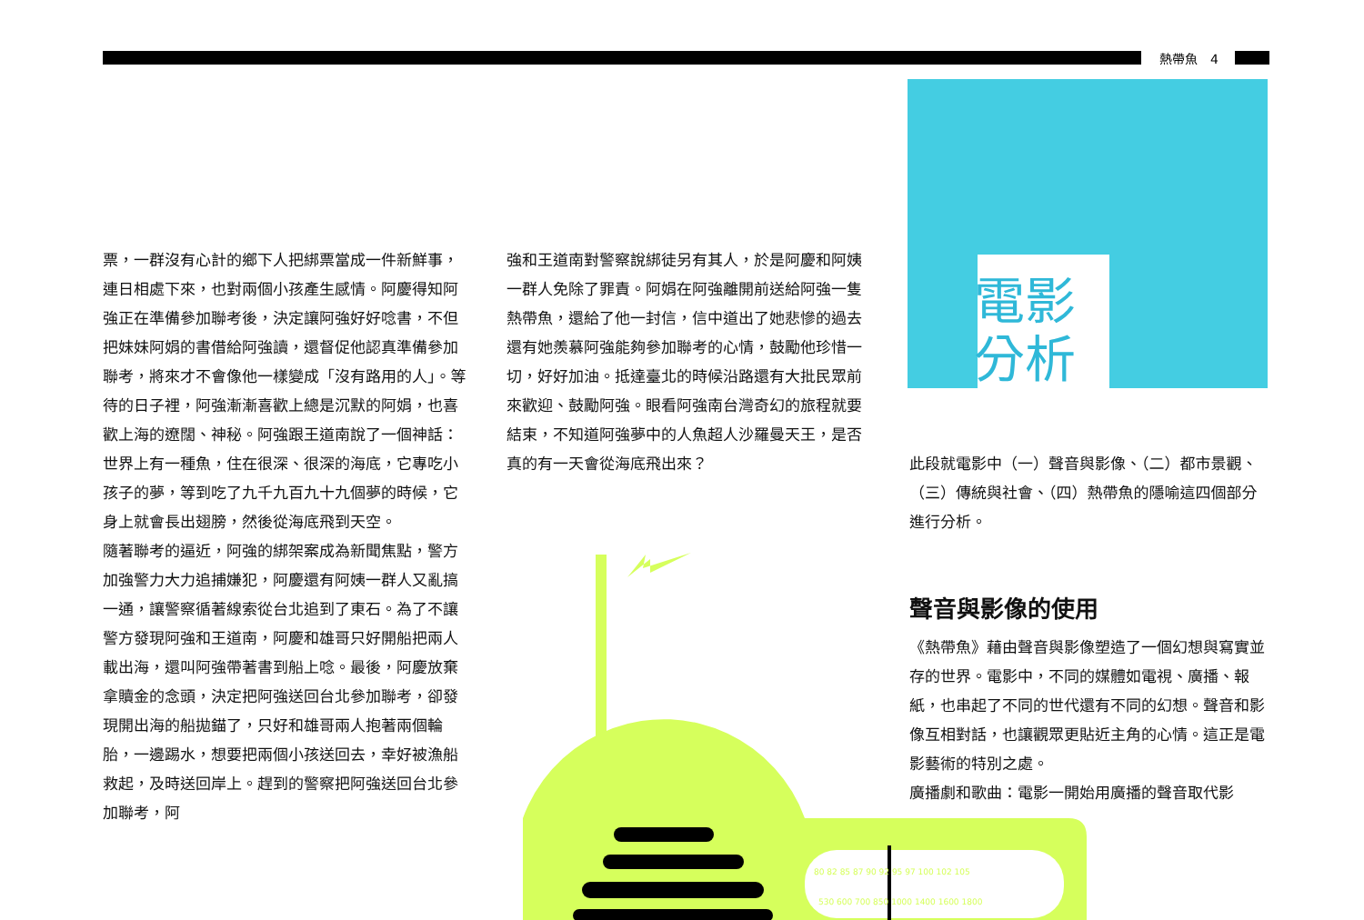熱帶魚　4
電影
分析
票，一群沒有心計的鄉下人把綁票當成一件新鮮事，連日相處下來，也對兩個小孩產生感情。阿慶得知阿強正在準備參加聯考後，決定讓阿強好好唸書，不但把妹妹阿娟的書借給阿強讀，還督促他認真準備參加聯考，將來才不會像他一樣變成「沒有路用的人」。等待的日子裡，阿強漸漸喜歡上總是沉默的阿娟，也喜歡上海的遼闊、神秘。阿強跟王道南說了一個神話：世界上有一種魚，住在很深、很深的海底，它專吃小孩子的夢，等到吃了九千九百九十九個夢的時候，它身上就會長出翅膀，然後從海底飛到天空。
隨著聯考的逼近，阿強的綁架案成為新聞焦點，警方加強警力大力追捕嫌犯，阿慶還有阿姨一群人又亂搞一通，讓警察循著線索從台北追到了東石。為了不讓警方發現阿強和王道南，阿慶和雄哥只好開船把兩人載出海，還叫阿強帶著書到船上唸。最後，阿慶放棄拿贖金的念頭，決定把阿強送回台北參加聯考，卻發現開出海的船拋錨了，只好和雄哥兩人抱著兩個輪胎，一邊踢水，想要把兩個小孩送回去，幸好被漁船救起，及時送回岸上。趕到的警察把阿強送回台北參加聯考，阿
強和王道南對警察說綁徒另有其人，於是阿慶和阿姨一群人免除了罪責。阿娟在阿強離開前送給阿強一隻熱帶魚，還給了他一封信，信中道出了她悲慘的過去還有她羨慕阿強能夠參加聯考的心情，鼓勵他珍惜一切，好好加油。抵達臺北的時候沿路還有大批民眾前來歡迎、鼓勵阿強。眼看阿強南台灣奇幻的旅程就要結束，不知道阿強夢中的人魚超人沙羅曼天王，是否真的有一天會從海底飛出來？
此段就電影中（一）聲音與影像、（二）都市景觀、（三）傳統與社會、（四）熱帶魚的隱喻這四個部分進行分析。
聲音與影像的使用
《熱帶魚》藉由聲音與影像塑造了一個幻想與寫實並存的世界。電影中，不同的媒體如電視、廣播、報紙，也串起了不同的世代還有不同的幻想。聲音和影像互相對話，也讓觀眾更貼近主角的心情。這正是電影藝術的特別之處。
廣播劇和歌曲：電影一開始用廣播的聲音取代影
80 82 85 87 90 92 95 97 100 102 105
530 600 700 850 1000 1400 1600 1800